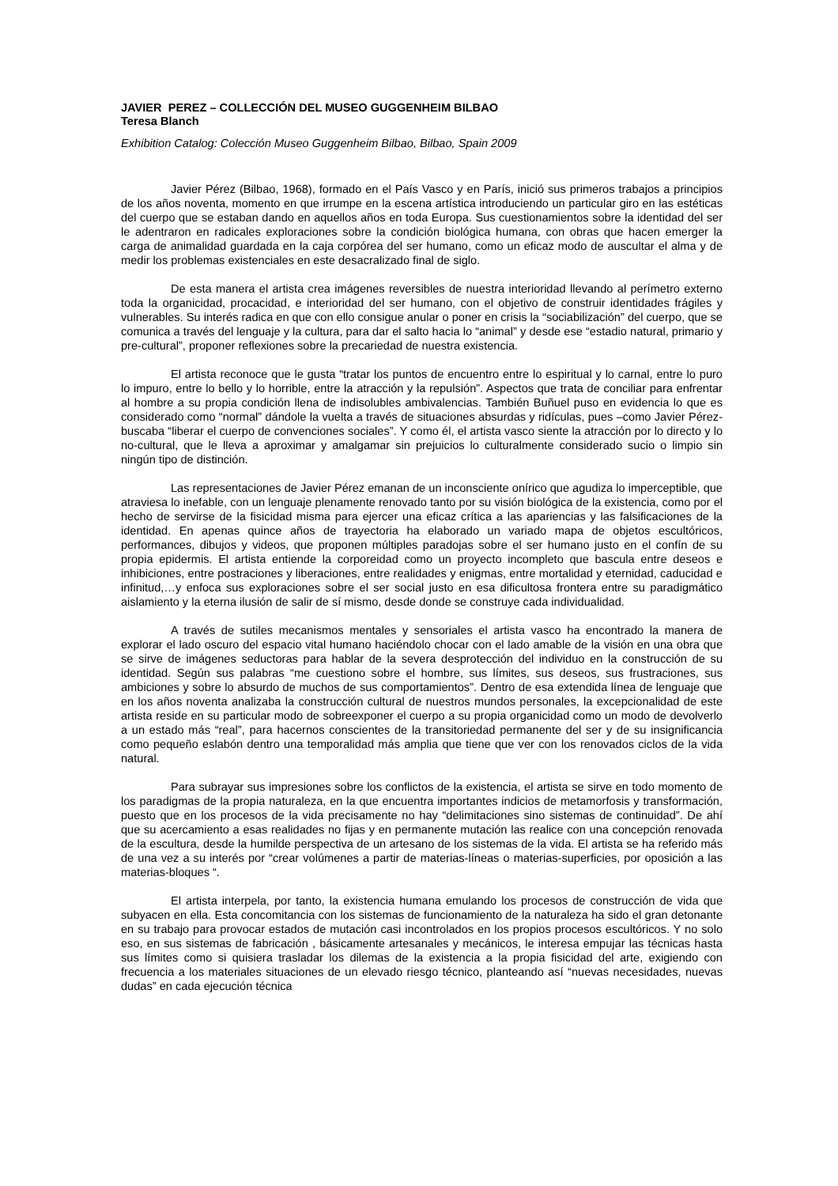JAVIER PEREZ – COLLECCIÓN DEL MUSEO GUGGENHEIM BILBAO
Teresa Blanch
Exhibition Catalog: Colección Museo Guggenheim Bilbao, Bilbao, Spain 2009
Javier Pérez (Bilbao, 1968), formado en el País Vasco y en París, inició sus primeros trabajos a principios de los años noventa, momento en que irrumpe en la escena artística introduciendo un particular giro en las estéticas del cuerpo que se estaban dando en aquellos años en toda Europa. Sus cuestionamientos sobre la identidad del ser le adentraron en radicales exploraciones sobre la condición biológica humana, con obras que hacen emerger la carga de animalidad guardada en la caja corpórea del ser humano, como un eficaz modo de auscultar el alma y de medir los problemas existenciales en este desacralizado final de siglo.
De esta manera el artista crea imágenes reversibles de nuestra interioridad llevando al perímetro externo toda la organicidad, procacidad, e interioridad del ser humano, con el objetivo de construir identidades frágiles y vulnerables. Su interés radica en que con ello consigue anular o poner en crisis la “sociabilización” del cuerpo, que se comunica a través del lenguaje y la cultura, para dar el salto hacia lo “animal” y desde ese “estadio natural, primario y pre-cultural”, proponer reflexiones sobre la precariedad de nuestra existencia.
El artista reconoce que le gusta “tratar los puntos de encuentro entre lo espiritual y lo carnal, entre lo puro lo impuro, entre lo bello y lo horrible, entre la atracción y la repulsión”. Aspectos que trata de conciliar para enfrentar al hombre a su propia condición llena de indisolubles ambivalencias. También Buñuel puso en evidencia lo que es considerado como “normal” dándole la vuelta a través de situaciones absurdas y ridículas, pues –como Javier Pérez- buscaba “liberar el cuerpo de convenciones sociales”. Y como él, el artista vasco siente la atracción por lo directo y lo no-cultural, que le lleva a aproximar y amalgamar sin prejuicios lo culturalmente considerado sucio o limpio sin ningún tipo de distinción.
Las representaciones de Javier Pérez emanan de un inconsciente onírico que agudiza lo imperceptible, que atraviesa lo inefable, con un lenguaje plenamente renovado tanto por su visión biológica de la existencia, como por el hecho de servirse de la fisicidad misma para ejercer una eficaz crítica a las apariencias y las falsificaciones de la identidad. En apenas quince años de trayectoria ha elaborado un variado mapa de objetos escultóricos, performances, dibujos y videos, que proponen múltiples paradojas sobre el ser humano justo en el confín de su propia epidermis. El artista entiende la corporeidad como un proyecto incompleto que bascula entre deseos e inhibiciones, entre postraciones y liberaciones, entre realidades y enigmas, entre mortalidad y eternidad, caducidad e infinitud,…y enfoca sus exploraciones sobre el ser social justo en esa dificultosa frontera entre su paradigmático aislamiento y la eterna ilusión de salir de sí mismo, desde donde se construye cada individualidad.
A través de sutiles mecanismos mentales y sensoriales el artista vasco ha encontrado la manera de explorar el lado oscuro del espacio vital humano haciéndolo chocar con el lado amable de la visión en una obra que se sirve de imágenes seductoras para hablar de la severa desprotección del individuo en la construcción de su identidad. Según sus palabras “me cuestiono sobre el hombre, sus límites, sus deseos, sus frustraciones, sus ambiciones y sobre lo absurdo de muchos de sus comportamientos”. Dentro de esa extendida línea de lenguaje que en los años noventa analizaba la construcción cultural de nuestros mundos personales, la excepcionalidad de este artista reside en su particular modo de sobreexponer el cuerpo a su propia organicidad como un modo de devolverlo a un estado más “real”, para hacernos conscientes de la transitoriedad permanente del ser y de su insignificancia como pequeño eslabón dentro una temporalidad más amplia que tiene que ver con los renovados ciclos de la vida natural.
Para subrayar sus impresiones sobre los conflictos de la existencia, el artista se sirve en todo momento de los paradigmas de la propia naturaleza, en la que encuentra importantes indicios de metamorfosis y transformación, puesto que en los procesos de la vida precisamente no hay “delimitaciones sino sistemas de continuidad”. De ahí que su acercamiento a esas realidades no fijas y en permanente mutación las realice con una concepción renovada de la escultura, desde la humilde perspectiva de un artesano de los sistemas de la vida. El artista se ha referido más de una vez a su interés por “crear volúmenes a partir de materias-líneas o materias-superficies, por oposición a las materias-bloques “.
El artista interpela, por tanto, la existencia humana emulando los procesos de construcción de vida que subyacen en ella. Esta concomitancia con los sistemas de funcionamiento de la naturaleza ha sido el gran detonante en su trabajo para provocar estados de mutación casi incontrolados en los propios procesos escultóricos. Y no solo eso, en sus sistemas de fabricación , básicamente artesanales y mecánicos, le interesa empujar las técnicas hasta sus límites como si quisiera trasladar los dilemas de la existencia a la propia fisicidad del arte, exigiendo con frecuencia a los materiales situaciones de un elevado riesgo técnico, planteando así “nuevas necesidades, nuevas dudas” en cada ejecución técnica